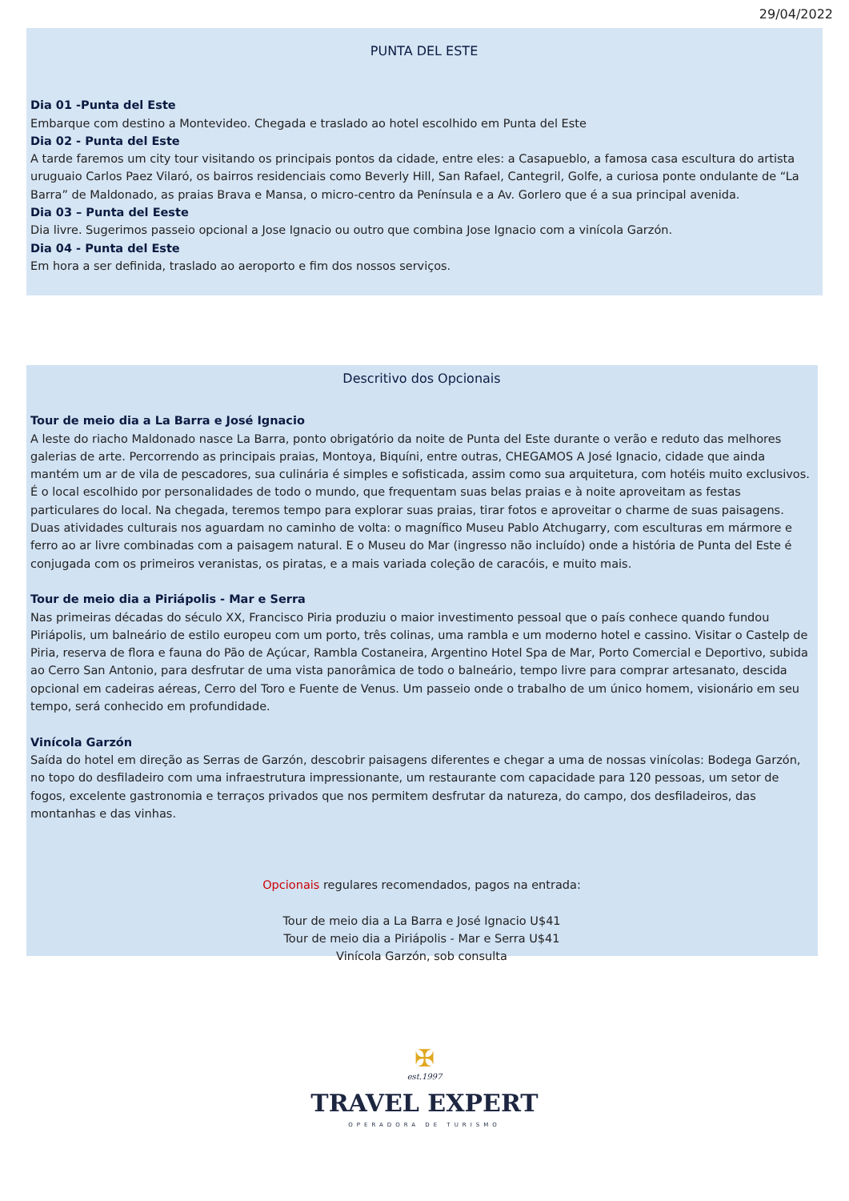29/04/2022
PUNTA DEL ESTE
Dia 01 -Punta del Este
Embarque com destino a Montevideo. Chegada e traslado ao hotel escolhido em Punta del Este
Dia 02 - Punta del Este
A tarde faremos um city tour visitando os principais pontos da cidade, entre eles: a Casapueblo, a famosa casa escultura do artista uruguaio Carlos Paez Vilaró, os bairros residenciais como Beverly Hill, San Rafael, Cantegril, Golfe, a curiosa ponte ondulante de “La Barra” de Maldonado, as praias Brava e Mansa, o micro-centro da Península e a Av. Gorlero que é a sua principal avenida.
Dia 03 – Punta del Eeste
Dia livre. Sugerimos passeio opcional a Jose Ignacio ou outro que combina Jose Ignacio com a vinícola Garzón.
Dia 04 - Punta del Este
Em hora a ser definida, traslado ao aeroporto e fim dos nossos serviços.
Descritivo dos Opcionais
Tour de meio dia a La Barra e José Ignacio
A leste do riacho Maldonado nasce La Barra, ponto obrigatório da noite de Punta del Este durante o verão e reduto das melhores galerias de arte. Percorrendo as principais praias, Montoya, Biquíni, entre outras, CHEGAMOS A José Ignacio, cidade que ainda mantém um ar de vila de pescadores, sua culinária é simples e sofisticada, assim como sua arquitetura, com hotéis muito exclusivos. É o local escolhido por personalidades de todo o mundo, que frequentam suas belas praias e à noite aproveitam as festas particulares do local. Na chegada, teremos tempo para explorar suas praias, tirar fotos e aproveitar o charme de suas paisagens. Duas atividades culturais nos aguardam no caminho de volta: o magnífico Museu Pablo Atchugarry, com esculturas em mármore e ferro ao ar livre combinadas com a paisagem natural. E o Museu do Mar (ingresso não incluído) onde a história de Punta del Este é conjugada com os primeiros veranistas, os piratas, e a mais variada coleção de caracóis, e muito mais.
Tour de meio dia a Piriápolis - Mar e Serra
Nas primeiras décadas do século XX, Francisco Piria produziu o maior investimento pessoal que o país conhece quando fundou Piriápolis, um balneário de estilo europeu com um porto, três colinas, uma rambla e um moderno hotel e cassino. Visitar o Castelp de Piria, reserva de flora e fauna do Pão de Açúcar, Rambla Costaneira, Argentino Hotel Spa de Mar, Porto Comercial e Deportivo, subida ao Cerro San Antonio, para desfrutar de uma vista panorâmica de todo o balneário, tempo livre para comprar artesanato, descida opcional em cadeiras aéreas, Cerro del Toro e Fuente de Venus. Um passeio onde o trabalho de um único homem, visionário em seu tempo, será conhecido em profundidade.
Vinícola Garzón
Saída do hotel em direção as Serras de Garzón, descobrir paisagens diferentes e chegar a uma de nossas vinícolas: Bodega Garzón, no topo do desfiladeiro com uma infraestrutura impressionante, um restaurante com capacidade para 120 pessoas, um setor de fogos, excelente gastronomia e terraços privados que nos permitem desfrutar da natureza, do campo, dos desfiladeiros, das montanhas e das vinhas.
Opcionais regulares recomendados, pagos na entrada:
Tour de meio dia a La Barra e José Ignacio U$41
Tour de meio dia a Piriápolis - Mar e Serra U$41
Vinícola Garzón, sob consulta
✠
est.1997
TRAVEL EXPERT
OPERADORA DE TURISMO